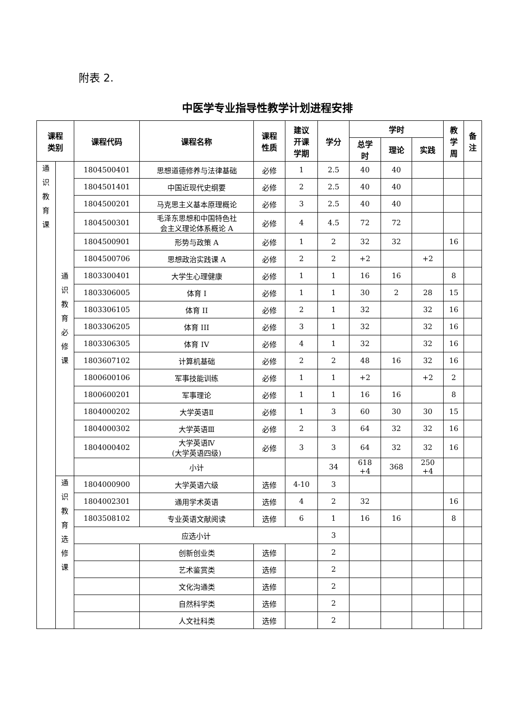附表 2.
中医学专业指导性教学计划进程安排
| 课程 类别 | | 课程代码 | 课程名称 | 课程 性质 | 建议 开课 学期 | 学分 | 学时 | | | 教 学 周 | 备 注 |
| --- | --- | --- | --- | --- | --- | --- | --- | --- | --- | --- | --- |
| | | | | | | | 总学 时 | 理论 | 实践 | | |
| 通 识 教 育 课 | 通 识 教 育 必 修 课 | 1804500401 | 思想道德修养与法律基础 | 必修 | 1 | 2.5 | 40 | 40 | | | |
| | | 1804501401 | 中国近现代史纲要 | 必修 | 2 | 2.5 | 40 | 40 | | | |
| | | 1804500201 | 马克思主义基本原理概论 | 必修 | 3 | 2.5 | 40 | 40 | | | |
| | | 1804500301 | 毛泽东思想和中国特色社 会主义理论体系概论 A | 必修 | 4 | 4.5 | 72 | 72 | | | |
| | | 1804500901 | 形势与政策 A | 必修 | 1 | 2 | 32 | 32 | | 16 | |
| | | 1804500706 | 思想政治实践课 A | 必修 | 2 | 2 | +2 | | +2 | | |
| | | 1803300401 | 大学生心理健康 | 必修 | 1 | 1 | 16 | 16 | | 8 | |
| | | 1803306005 | 体育 I | 必修 | 1 | 1 | 30 | 2 | 28 | 15 | |
| | | 1803306105 | 体育 II | 必修 | 2 | 1 | 32 | | 32 | 16 | |
| | | 1803306205 | 体育 III | 必修 | 3 | 1 | 32 | | 32 | 16 | |
| | | 1803306305 | 体育 IV | 必修 | 4 | 1 | 32 | | 32 | 16 | |
| | | 1803607102 | 计算机基础 | 必修 | 2 | 2 | 48 | 16 | 32 | 16 | |
| | | 1800600106 | 军事技能训练 | 必修 | 1 | 1 | +2 | | +2 | 2 | |
| | | 1800600201 | 军事理论 | 必修 | 1 | 1 | 16 | 16 | | 8 | |
| | | 1804000202 | 大学英语Ⅱ | 必修 | 1 | 3 | 60 | 30 | 30 | 15 | |
| | | 1804000302 | 大学英语Ⅲ | 必修 | 2 | 3 | 64 | 32 | 32 | 16 | |
| | | 1804000402 | 大学英语Ⅳ (大学英语四级) | 必修 | 3 | 3 | 64 | 32 | 32 | 16 | |
| | | | 小计 | | | 34 | 618 +4 | 368 | 250 +4 | | |
| | 通 识 教 育 选 修 课 | 1804000900 | 大学英语六级 | 选修 | 4-10 | 3 | | | | | |
| | | 1804002301 | 通用学术英语 | 选修 | 4 | 2 | 32 | | | 16 | |
| | | 1803508102 | 专业英语文献阅读 | 选修 | 6 | 1 | 16 | 16 | | 8 | |
| | | 应选小计 | | | | 3 | | | | | |
| | | | 创新创业类 | 选修 | | 2 | | | | | |
| | | | 艺术鉴赏类 | 选修 | | 2 | | | | | |
| | | | 文化沟通类 | 选修 | | 2 | | | | | |
| | | | 自然科学类 | 选修 | | 2 | | | | | |
| | | | 人文社科类 | 选修 | | 2 | | | | | |